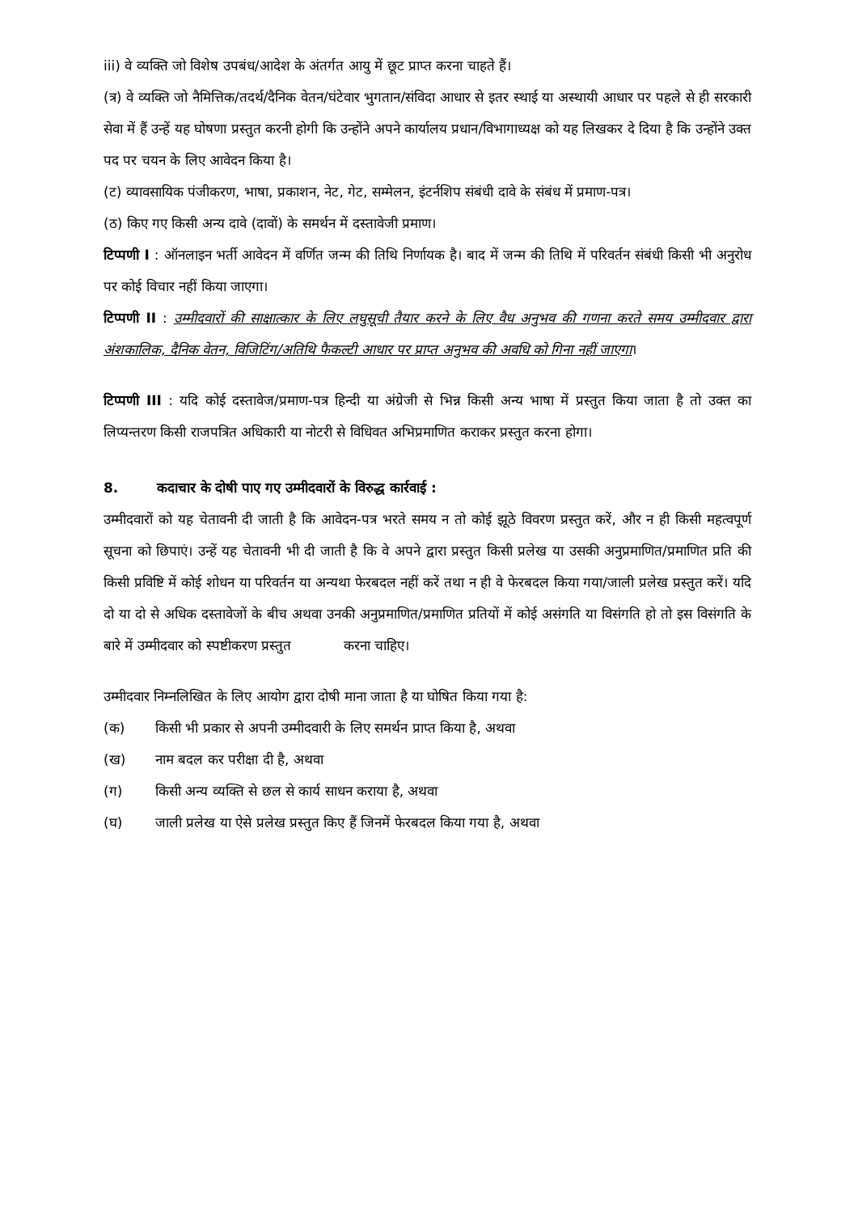iii) वे व्यक्ति जो विशेष उपबंध/आदेश के अंतर्गत आयु में छूट प्राप्त करना चाहते हैं।
(त्र) वे व्यक्ति जो नैमित्तिक/तदर्थ/दैनिक वेतन/घंटेवार भुगतान/संविदा आधार से इतर स्थाई या अस्थायी आधार पर पहले से ही सरकारी सेवा में हैं उन्हें यह घोषणा प्रस्तुत करनी होगी कि उन्होंने अपने कार्यालय प्रधान/विभागाध्यक्ष को यह लिखकर दे दिया है कि उन्होंने उक्त पद पर चयन के लिए आवेदन किया है।
(ट) व्यावसायिक पंजीकरण, भाषा, प्रकाशन, नेट, गेट, सम्मेलन, इंटर्नशिप संबंधी दावे के संबंध में प्रमाण-पत्र।
(ठ) किए गए किसी अन्य दावे (दावों) के समर्थन में दस्तावेजी प्रमाण।
टिप्पणी I : ऑनलाइन भर्ती आवेदन में वर्णित जन्म की तिथि निर्णायक है। बाद में जन्म की तिथि में परिवर्तन संबंधी किसी भी अनुरोध पर कोई विचार नहीं किया जाएगा।
टिप्पणी II : उम्मीदवारों की साक्षात्कार के लिए लघुसूची तैयार करने के लिए वैध अनुभव की गणना करते समय उम्मीदवार द्वारा अंशकालिक, दैनिक वेतन, विजिटिंग/अतिथि फैकल्टी आधार पर प्राप्त अनुभव की अवधि को गिना नहीं जाएगा।
टिप्पणी III : यदि कोई दस्तावेज/प्रमाण-पत्र हिन्दी या अंग्रेजी से भिन्न किसी अन्य भाषा में प्रस्तुत किया जाता है तो उक्त का लिप्यन्तरण किसी राजपत्रित अधिकारी या नोटरी से विधिवत अभिप्रमाणित कराकर प्रस्तुत करना होगा।
8. कदाचार के दोषी पाए गए उम्मीदवारों के विरुद्ध कार्रवाई :
उम्मीदवारों को यह चेतावनी दी जाती है कि आवेदन-पत्र भरते समय न तो कोई झूठे विवरण प्रस्तुत करें, और न ही किसी महत्वपूर्ण सूचना को छिपाएं। उन्हें यह चेतावनी भी दी जाती है कि वे अपने द्वारा प्रस्तुत किसी प्रलेख या उसकी अनुप्रमाणित/प्रमाणित प्रति की किसी प्रविष्टि में कोई शोधन या परिवर्तन या अन्यथा फेरबदल नहीं करें तथा न ही वे फेरबदल किया गया/जाली प्रलेख प्रस्तुत करें। यदि दो या दो से अधिक दस्तावेजों के बीच अथवा उनकी अनुप्रमाणित/प्रमाणित प्रतियों में कोई असंगति या विसंगति हो तो इस विसंगति के बारे में उम्मीदवार को स्पष्टीकरण प्रस्तुत करना चाहिए।
उम्मीदवार निम्नलिखित के लिए आयोग द्वारा दोषी माना जाता है या घोषित किया गया है:
(क) किसी भी प्रकार से अपनी उम्मीदवारी के लिए समर्थन प्राप्त किया है, अथवा
(ख) नाम बदल कर परीक्षा दी है, अथवा
(ग) किसी अन्य व्यक्ति से छल से कार्य साधन कराया है, अथवा
(घ) जाली प्रलेख या ऐसे प्रलेख प्रस्तुत किए हैं जिनमें फेरबदल किया गया है, अथवा